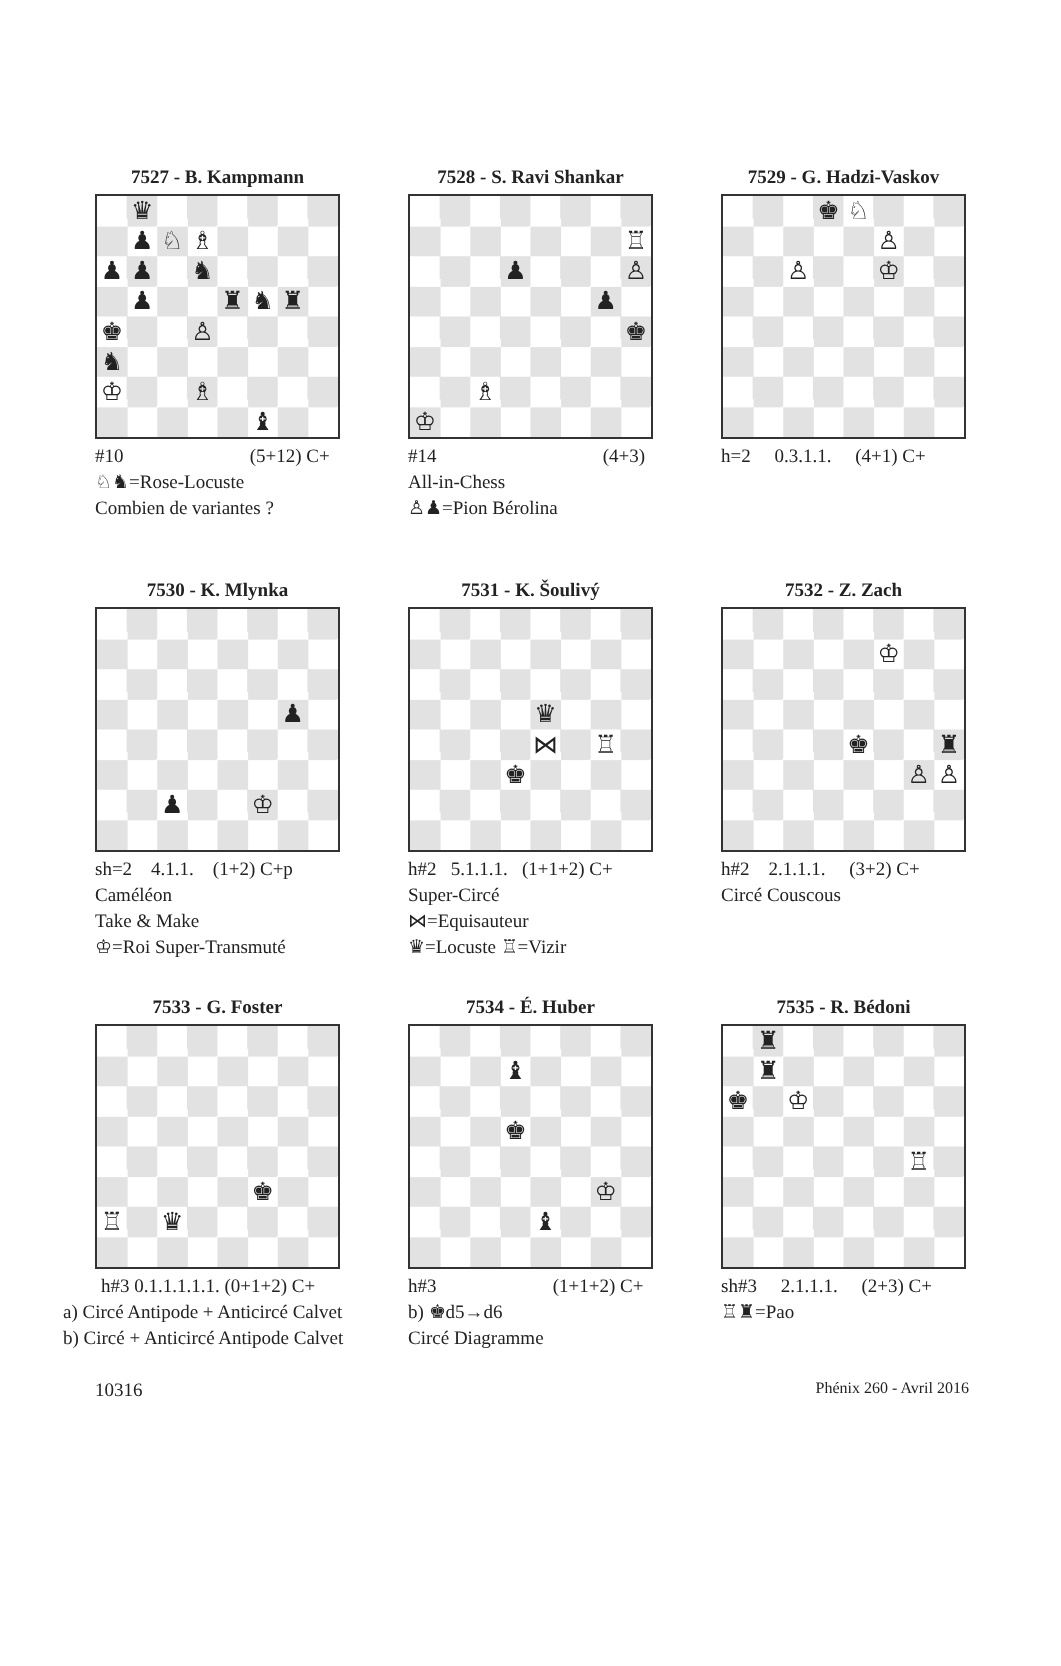7527 - B. Kampmann
♛
♟
♘
♗
♟
♟
♞
♟
♜
♞
♜
♚
♙
♞
♔
♗
♝
#10 (5+12) C+
♘♞=Rose-Locuste
Combien de variantes ?
7528 - S. Ravi Shankar
♖
♟
♙
♟
♚
♗
♔
#14 (4+3)
All-in-Chess
♙♟=Pion Bérolina
7529 - G. Hadzi-Vaskov
♚
♘
♙
♙
♔
h=2 0.3.1.1. (4+1) C+
7530 - K. Mlynka
♟
♟
♔
sh=2 4.1.1. (1+2) C+p
Caméléon
Take & Make
♔=Roi Super-Transmuté
7531 - K. Šoulivý
♛
⋈
♖
♚
h#2 5.1.1.1. (1+1+2) C+
Super-Circé
⋈=Equisauteur
♛=Locuste ♖=Vizir
7532 - Z. Zach
♔
♚
♜
♙
♙
h#2 2.1.1.1. (3+2) C+
Circé Couscous
7533 - G. Foster
♚
♖
♛
h#3 0.1.1.1.1.1. (0+1+2) C+
a) Circé Antipode + Anticircé Calvet
b) Circé + Anticircé Antipode Calvet
7534 - É. Huber
♝
♚
♔
♝
h#3 (1+1+2) C+
b) ♚d5→d6
Circé Diagramme
7535 - R. Bédoni
♜
♜
♚
♔
♖
sh#3 2.1.1.1. (2+3) C+
♖♜=Pao
10316 Phénix 260 - Avril 2016